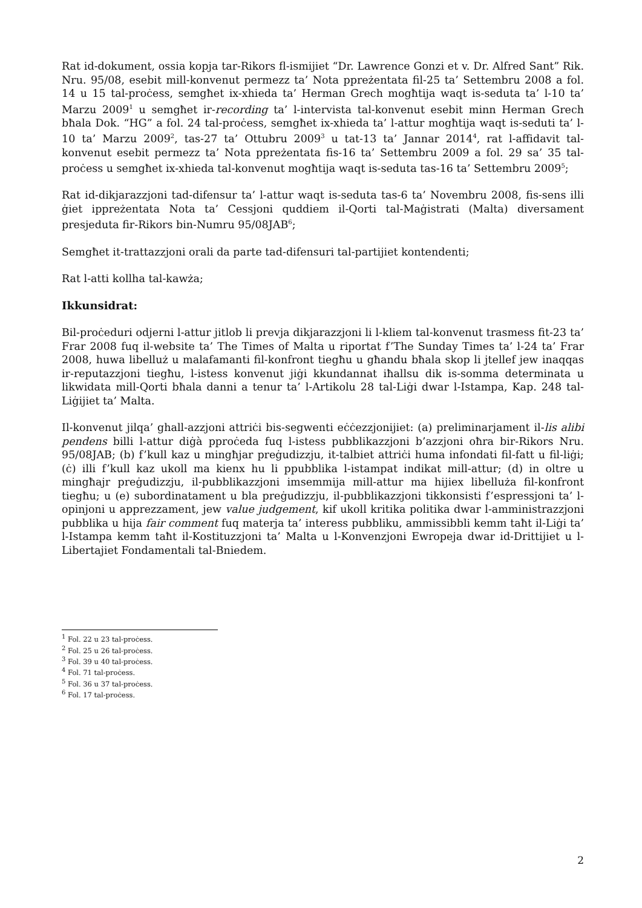Rat id-dokument, ossia kopja tar-Rikors fl-ismijiet “Dr. Lawrence Gonzi et v. Dr. Alfred Sant” Rik. Nru. 95/08, esebit mill-konvenut permezz ta’ Nota ppreżentata fil-25 ta’ Settembru 2008 a fol. 14 u 15 tal-proċess, semgħet ix-xhieda ta’ Herman Grech mogħtija waqt is-seduta ta’ l-10 ta’ Marzu 2009<sup>1</sup> u semgħet ir-recording ta’ l-intervista tal-konvenut esebit minn Herman Grech bħala Dok. “HG” a fol. 24 tal-proċess, semgħet ix-xhieda ta’ l-attur mogħtija waqt is-seduti ta’ l-10 ta’ Marzu 2009<sup>2</sup>, tas-27 ta’ Ottubru 2009<sup>3</sup> u tat-13 ta’ Jannar 2014<sup>4</sup>, rat l-affidavit tal-konvenut esebit permezz ta’ Nota ppreżentata fis-16 ta’ Settembru 2009 a fol. 29 sa’ 35 tal-proċess u semgħet ix-xhieda tal-konvenut mogħtija waqt is-seduta tas-16 ta’ Settembru 2009<sup>5</sup>;
Rat id-dikjarazzjoni tad-difensur ta’ l-attur waqt is-seduta tas-6 ta’ Novembru 2008, fis-sens illi ġiet ippreżentata Nota ta’ Cessjoni quddiem il-Qorti tal-Maġistrati (Malta) diversament presjeduta fir-Rikors bin-Numru 95/08JAB<sup>6</sup>;
Semgħet it-trattazzjoni orali da parte tad-difensuri tal-partijiet kontendenti;
Rat l-atti kollha tal-kawża;
Ikkunsidrat:
Bil-proċeduri odjerni l-attur jitlob li prevja dikjarazzjoni li l-kliem tal-konvenut trasmess fit-23 ta’ Frar 2008 fuq il-website ta’ The Times of Malta u riportat f’The Sunday Times ta’ l-24 ta’ Frar 2008, huwa libelluż u malafamanti fil-konfront tiegħu u għandu bħala skop li jtellef jew inaqqas ir-reputazzjoni tiegħu, l-istess konvenut jiġi kkundannat iħallsu dik is-somma determinata u likwidata mill-Qorti bħala danni a tenur ta’ l-Artikolu 28 tal-Liġi dwar l-Istampa, Kap. 248 tal-Liġijiet ta’ Malta.
Il-konvenut jilqa’ ghall-azzjoni attriċi bis-segwenti eċċezzjonijiet: (a) preliminarjament il-lis alibi pendens billi l-attur diġà pproċeda fuq l-istess pubblikazzjoni b’azzjoni oħra bir-Rikors Nru. 95/08JAB; (b) f’kull kaz u mingħjar preġudizzju, it-talbiet attriċi huma infondati fil-fatt u fil-liġi; (ċ) illi f’kull kaz ukoll ma kienx hu li ppubblika l-istampat indikat mill-attur; (d) in oltre u mingħajr preġudizzju, il-pubblikazzjoni imsemmija mill-attur ma hijiex libelluża fil-konfront tiegħu; u (e) subordinatament u bla preġudizzju, il-pubblikazzjoni tikkonsisti f’espressjoni ta’ l-opinjoni u apprezzament, jew value judgement, kif ukoll kritika politika dwar l-amministrazzjoni pubblika u hija fair comment fuq materja ta’ interess pubbliku, ammissibbli kemm taħt il-Liġi ta’ l-Istampa kemm taħt il-Kostituzzjoni ta’ Malta u l-Konvenzjoni Ewropeja dwar id-Drittijiet u l-Libertajiet Fondamentali tal-Bniedem.
<sup>1</sup> Fol. 22 u 23 tal-proċess.
<sup>2</sup> Fol. 25 u 26 tal-proċess.
<sup>3</sup> Fol. 39 u 40 tal-proċess.
<sup>4</sup> Fol. 71 tal-proċess.
<sup>5</sup> Fol. 36 u 37 tal-proċess.
<sup>6</sup> Fol. 17 tal-proċess.
2